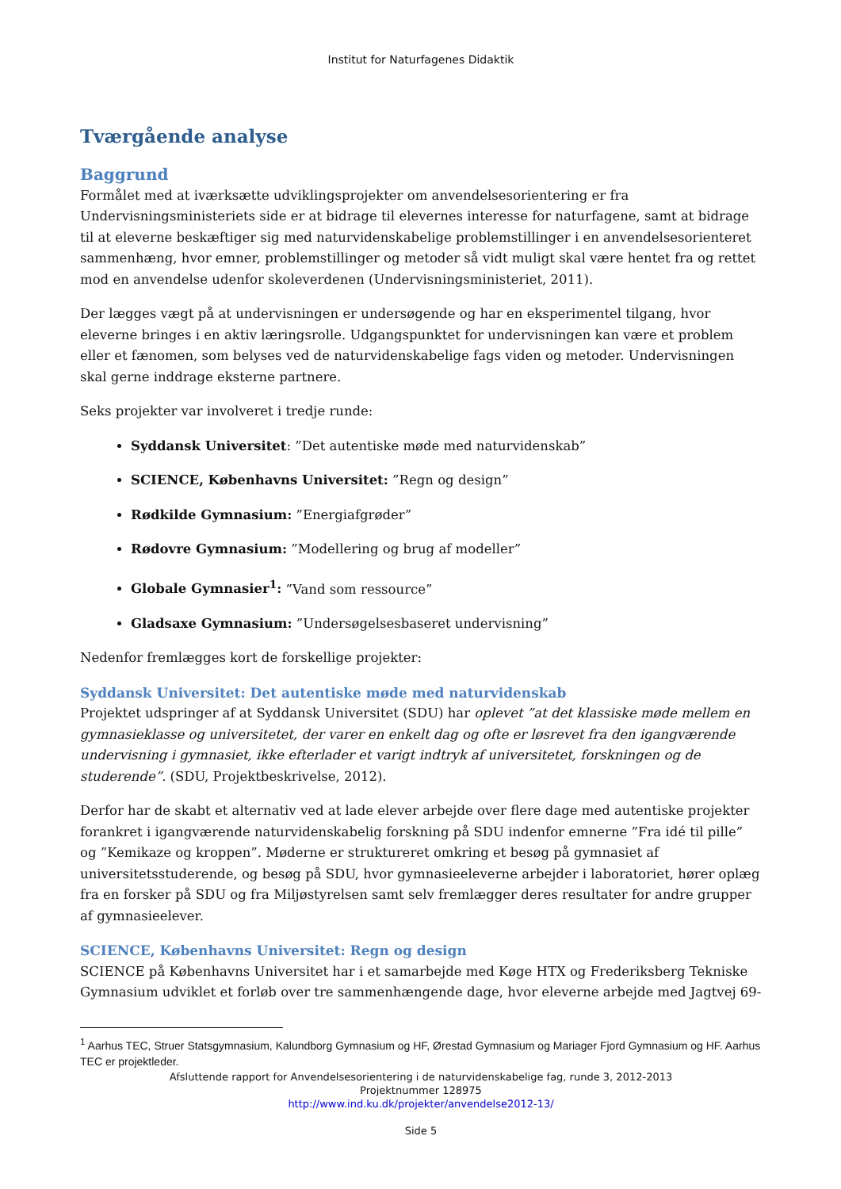Institut for Naturfagenes Didaktik
Tværgående analyse
Baggrund
Formålet med at iværksætte udviklingsprojekter om anvendelsesorientering er fra Undervisningsministeriets side er at bidrage til elevernes interesse for naturfagene, samt at bidrage til at eleverne beskæftiger sig med naturvidenskabelige problemstillinger i en anvendelsesorienteret sammenhæng, hvor emner, problemstillinger og metoder så vidt muligt skal være hentet fra og rettet mod en anvendelse udenfor skoleverdenen (Undervisningsministeriet, 2011).
Der lægges vægt på at undervisningen er undersøgende og har en eksperimentel tilgang, hvor eleverne bringes i en aktiv læringsrolle. Udgangspunktet for undervisningen kan være et problem eller et fænomen, som belyses ved de naturvidenskabelige fags viden og metoder. Undervisningen skal gerne inddrage eksterne partnere.
Seks projekter var involveret i tredje runde:
Syddansk Universitet: ”Det autentiske møde med naturvidenskab”
SCIENCE, Københavns Universitet: ”Regn og design”
Rødkilde Gymnasium: ”Energiafgrøder”
Rødovre Gymnasium: ”Modellering og brug af modeller”
Globale Gymnasier<sup>1</sup>: ”Vand som ressource”
Gladsaxe Gymnasium: ”Undersøgelsesbaseret undervisning”
Nedenfor fremlægges kort de forskellige projekter:
Syddansk Universitet: Det autentiske møde med naturvidenskab
Projektet udspringer af at Syddansk Universitet (SDU) har oplevet ”at det klassiske møde mellem en gymnasieklasse og universitetet, der varer en enkelt dag og ofte er løsrevet fra den igangværende undervisning i gymnasiet, ikke efterlader et varigt indtryk af universitetet, forskningen og de studerende”. (SDU, Projektbeskrivelse, 2012).
Derfor har de skabt et alternativ ved at lade elever arbejde over flere dage med autentiske projekter forankret i igangværende naturvidenskabelig forskning på SDU indenfor emnerne ”Fra idé til pille” og ”Kemikaze og kroppen”. Møderne er struktureret omkring et besøg på gymnasiet af universitetsstuderende, og besøg på SDU, hvor gymnasieeleverne arbejder i laboratoriet, hører oplæg fra en forsker på SDU og fra Miljøstyrelsen samt selv fremlægger deres resultater for andre grupper af gymnasieelever.
SCIENCE, Københavns Universitet: Regn og design
SCIENCE på Københavns Universitet har i et samarbejde med Køge HTX og Frederiksberg Tekniske Gymnasium udviklet et forløb over tre sammenhængende dage, hvor eleverne arbejde med Jagtvej 69-
<sup>1</sup> Aarhus TEC, Struer Statsgymnasium, Kalundborg Gymnasium og HF, Ørestad Gymnasium og Mariager Fjord Gymnasium og HF. Aarhus TEC er projektleder.
Afsluttende rapport for Anvendelsesorientering i de naturvidenskabelige fag, runde 3, 2012-2013
Projektnummer 128975
http://www.ind.ku.dk/projekter/anvendelse2012-13/
Side 5